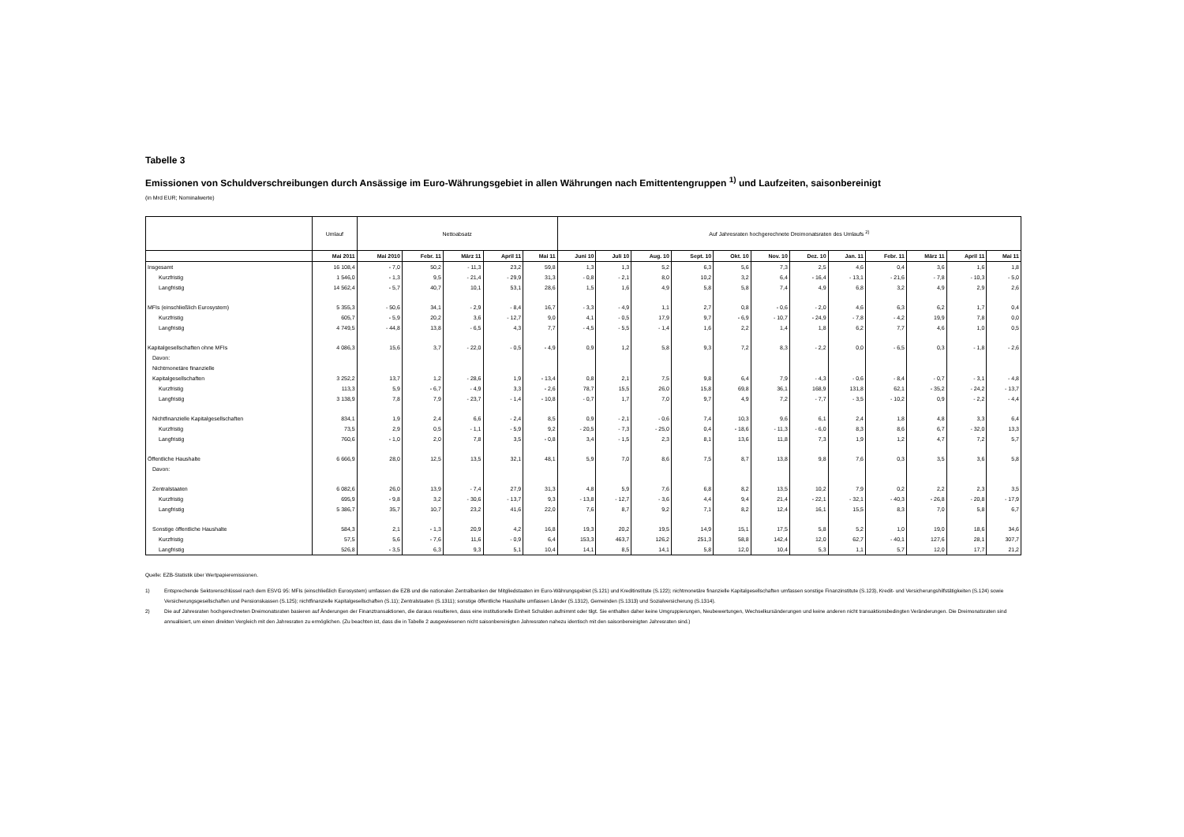Tabelle 3
Emissionen von Schuldverschreibungen durch Ansässige im Euro-Währungsgebiet in allen Währungen nach Emittentengruppen <sup>1)</sup> und Laufzeiten, saisonbereinigt
(in Mrd EUR; Nominalwerte)
| | Umlauf | Nettoabsatz | | | | | Auf Jahresraten hochgerechnete Dreimonatsraten des Umlaufs <sup>2)</sup> | | | | | | | | | | | |
| | Mai 2011 | Mai 2010 | Febr. 11 | März 11 | April 11 | Mai 11 | Juni 10 | Juli 10 | Aug. 10 | Sept. 10 | Okt. 10 | Nov. 10 | Dez. 10 | Jan. 11 | Febr. 11 | März 11 | April 11 | Mai 11 |
| Insgesamt | 16 108,4 | - 7,0 | 50,2 | - 11,3 | 23,2 | 59,8 | 1,3 | 1,3 | 5,2 | 6,3 | 5,6 | 7,3 | 2,5 | 4,6 | 0,4 | 3,6 | 1,6 | 1,8 |
| Kurzfristig | 1 546,0 | - 1,3 | 9,5 | - 21,4 | - 29,9 | 31,3 | - 0,8 | - 2,1 | 8,0 | 10,2 | 3,2 | 6,4 | - 16,4 | - 13,1 | - 21,6 | - 7,8 | - 10,3 | - 5,0 |
| Langfristig | 14 562,4 | - 5,7 | 40,7 | 10,1 | 53,1 | 28,6 | 1,5 | 1,6 | 4,9 | 5,8 | 5,8 | 7,4 | 4,9 | 6,8 | 3,2 | 4,9 | 2,9 | 2,6 |
| MFIs (einschließlich Eurosystem) | 5 355,3 | - 50,6 | 34,1 | - 2,9 | - 8,4 | 16,7 | - 3,3 | - 4,9 | 1,1 | 2,7 | 0,8 | - 0,6 | - 2,0 | 4,6 | 6,3 | 6,2 | 1,7 | 0,4 |
| Kurzfristig | 605,7 | - 5,9 | 20,2 | 3,6 | - 12,7 | 9,0 | 4,1 | - 0,5 | 17,9 | 9,7 | - 6,9 | - 10,7 | - 24,9 | - 7,8 | - 4,2 | 19,9 | 7,8 | 0,0 |
| Langfristig | 4 749,5 | - 44,8 | 13,8 | - 6,5 | 4,3 | 7,7 | - 4,5 | - 5,5 | - 1,4 | 1,6 | 2,2 | 1,4 | 1,8 | 6,2 | 7,7 | 4,6 | 1,0 | 0,5 |
| Kapitalgesellschaften ohne MFIs | 4 086,3 | 15,6 | 3,7 | - 22,0 | - 0,5 | - 4,9 | 0,9 | 1,2 | 5,8 | 9,3 | 7,2 | 8,3 | - 2,2 | 0,0 | - 6,5 | 0,3 | - 1,8 | - 2,6 |
| Davon: | | | | | | | | | | | | | | | | | | |
| Nichtmonetäre finanzielle | | | | | | | | | | | | | | | | | | |
| Kapitalgesellschaften | 3 252,2 | 13,7 | 1,2 | - 28,6 | 1,9 | - 13,4 | 0,8 | 2,1 | 7,5 | 9,8 | 6,4 | 7,9 | - 4,3 | - 0,6 | - 8,4 | - 0,7 | - 3,1 | - 4,8 |
| Kurzfristig | 113,3 | 5,9 | - 6,7 | - 4,9 | 3,3 | - 2,6 | 78,7 | 15,5 | 26,0 | 15,8 | 69,8 | 36,1 | 168,9 | 131,8 | 62,1 | - 35,2 | - 24,2 | - 13,7 |
| Langfristig | 3 138,9 | 7,8 | 7,9 | - 23,7 | - 1,4 | - 10,8 | - 0,7 | 1,7 | 7,0 | 9,7 | 4,9 | 7,2 | - 7,7 | - 3,5 | - 10,2 | 0,9 | - 2,2 | - 4,4 |
| Nichtfinanzielle Kapitalgesellschaften | 834,1 | 1,9 | 2,4 | 6,6 | - 2,4 | 8,5 | 0,9 | - 2,1 | - 0,6 | 7,4 | 10,3 | 9,6 | 6,1 | 2,4 | 1,8 | 4,8 | 3,3 | 6,4 |
| Kurzfristig | 73,5 | 2,9 | 0,5 | - 1,1 | - 5,9 | 9,2 | - 20,5 | - 7,3 | - 25,0 | 0,4 | - 18,6 | - 11,3 | - 6,0 | 8,3 | 8,6 | 6,7 | - 32,0 | 13,3 |
| Langfristig | 760,6 | - 1,0 | 2,0 | 7,8 | 3,5 | - 0,8 | 3,4 | - 1,5 | 2,3 | 8,1 | 13,6 | 11,8 | 7,3 | 1,9 | 1,2 | 4,7 | 7,2 | 5,7 |
| Öffentliche Haushalte | 6 666,9 | 28,0 | 12,5 | 13,5 | 32,1 | 48,1 | 5,9 | 7,0 | 8,6 | 7,5 | 8,7 | 13,8 | 9,8 | 7,6 | 0,3 | 3,5 | 3,6 | 5,8 |
| Davon: | | | | | | | | | | | | | | | | | | |
| Zentralstaaten | 6 082,6 | 26,0 | 13,9 | - 7,4 | 27,9 | 31,3 | 4,8 | 5,9 | 7,6 | 6,8 | 8,2 | 13,5 | 10,2 | 7,9 | 0,2 | 2,2 | 2,3 | 3,5 |
| Kurzfristig | 695,9 | - 9,8 | 3,2 | - 30,6 | - 13,7 | 9,3 | - 13,8 | - 12,7 | - 3,6 | 4,4 | 9,4 | 21,4 | - 22,1 | - 32,1 | - 40,3 | - 26,8 | - 20,8 | - 17,9 |
| Langfristig | 5 386,7 | 35,7 | 10,7 | 23,2 | 41,6 | 22,0 | 7,6 | 8,7 | 9,2 | 7,1 | 8,2 | 12,4 | 16,1 | 15,5 | 8,3 | 7,0 | 5,8 | 6,7 |
| Sonstige öffentliche Haushalte | 584,3 | 2,1 | - 1,3 | 20,9 | 4,2 | 16,8 | 19,3 | 20,2 | 19,5 | 14,9 | 15,1 | 17,5 | 5,8 | 5,2 | 1,0 | 19,0 | 18,6 | 34,6 |
| Kurzfristig | 57,5 | 5,6 | - 7,6 | 11,6 | - 0,9 | 6,4 | 153,3 | 463,7 | 126,2 | 251,3 | 58,8 | 142,4 | 12,0 | 62,7 | - 40,1 | 127,6 | 28,1 | 307,7 |
| Langfristig | 526,8 | - 3,5 | 6,3 | 9,3 | 5,1 | 10,4 | 14,1 | 8,5 | 14,1 | 5,8 | 12,0 | 10,4 | 5,3 | 1,1 | 5,7 | 12,0 | 17,7 | 21,2 |
Quelle: EZB-Statistik über Wertpapieremissionen.
1) Entsprechende Sektorenschlüssel nach dem ESVG 95: MFIs (einschließlich Eurosystem) umfassen die EZB und die nationalen Zentralbanken der Mitgliedstaaten im Euro-Währungsgebiet (S.121) und Kreditinstitute (S.122); nichtmonetäre finanzielle Kapitalgesellschaften umfassen sonstige Finanzinstitute (S.123), Kredit- und Versicherungshilfstätigkeiten (S.124) sowie Versicherungsgesellschaften und Pensionskassen (S.125); nichtfinanzielle Kapitalgesellschaften (S.11); Zentralstaaten (S.1311); sonstige öffentliche Haushalte umfassen Länder (S.1312), Gemeinden (S.1313) und Sozialversicherung (S.1314).
2) Die auf Jahresraten hochgerechneten Dreimonatsraten basieren auf Änderungen der Finanztransaktionen, die daraus resultieren, dass eine institutionelle Einheit Schulden aufnimmt oder tilgt. Sie enthalten daher keine Umgruppierungen, Neubewertungen, Wechselkursänderungen und keine anderen nicht transaktionsbedingten Veränderungen. Die Dreimonatsraten sind annualisiert, um einen direkten Vergleich mit den Jahresraten zu ermöglichen. (Zu beachten ist, dass die in Tabelle 2 ausgewiesenen nicht saisonbereinigten Jahresraten nahezu identisch mit den saisonbereinigten Jahresraten sind.)